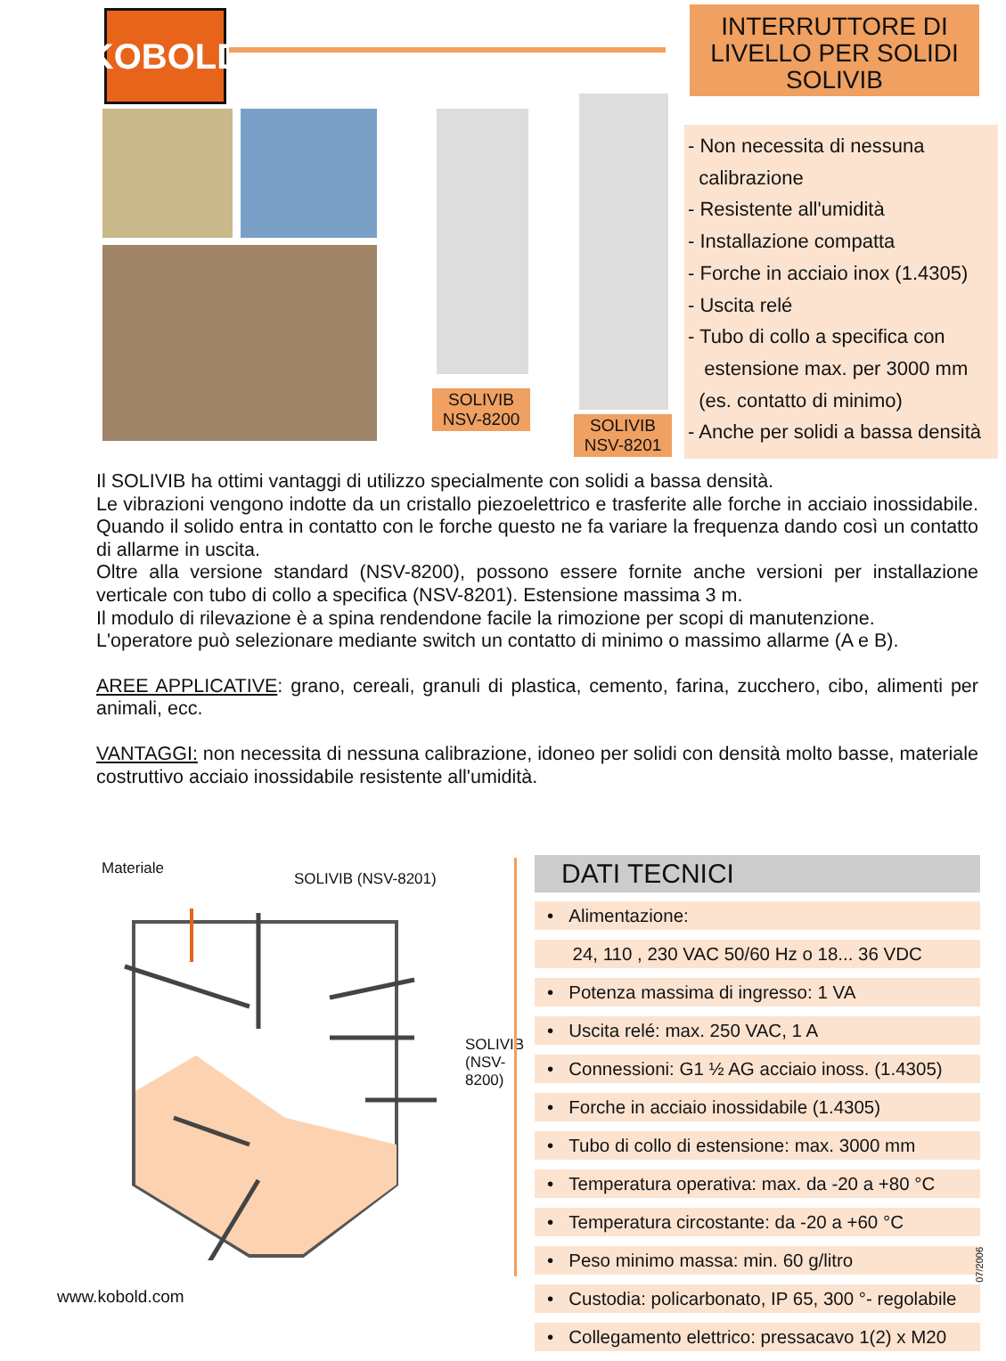KOBOLD
SOLIVIB
NSV-8200
SOLIVIB
NSV-8201
INTERRUTTORE DI LIVELLO PER SOLIDI SOLIVIB
- Non necessita di nessuna
calibrazione
- Resistente all'umidità
- Installazione compatta
- Forche in acciaio inox (1.4305)
- Uscita relé
- Tubo di collo a specifica con
estensione max. per 3000 mm
(es. contatto di minimo)
- Anche per solidi a bassa densità
Il SOLIVIB ha ottimi vantaggi di utilizzo specialmente con solidi a bassa densità.
Le vibrazioni vengono indotte da un cristallo piezoelettrico e trasferite alle forche in acciaio inossidabile. Quando il solido entra in contatto con le forche questo ne fa variare la frequenza dando così un contatto di allarme in uscita.
Oltre alla versione standard (NSV-8200), possono essere fornite anche versioni per installazione verticale con tubo di collo a specifica (NSV-8201). Estensione massima 3 m.
Il modulo di rilevazione è a spina rendendone facile la rimozione per scopi di manutenzione.
L'operatore può selezionare mediante switch un contatto di minimo o massimo allarme (A e B).
AREE APPLICATIVE: grano, cereali, granuli di plastica, cemento, farina, zucchero, cibo, alimenti per animali, ecc.
VANTAGGI: non necessita di nessuna calibrazione, idoneo per solidi con densità molto basse, materiale costruttivo acciaio inossidabile resistente all'umidità.
Materiale
SOLIVIB (NSV-8201)
SOLIVIB
(NSV-8200)
DATI TECNICI
• Alimentazione:
24, 110 , 230 VAC 50/60 Hz o 18... 36 VDC
• Potenza massima di ingresso: 1 VA
• Uscita relé: max. 250 VAC, 1 A
• Connessioni: G1 ½ AG acciaio inoss. (1.4305)
• Forche in acciaio inossidabile (1.4305)
• Tubo di collo di estensione: max. 3000 mm
• Temperatura operativa: max. da -20 a +80 °C
• Temperatura circostante: da -20 a +60 °C
• Peso minimo massa: min. 60 g/litro
• Custodia: policarbonato, IP 65, 300 °- regolabile
• Collegamento elettrico: pressacavo 1(2) x M20
07/2006
www.kobold.com